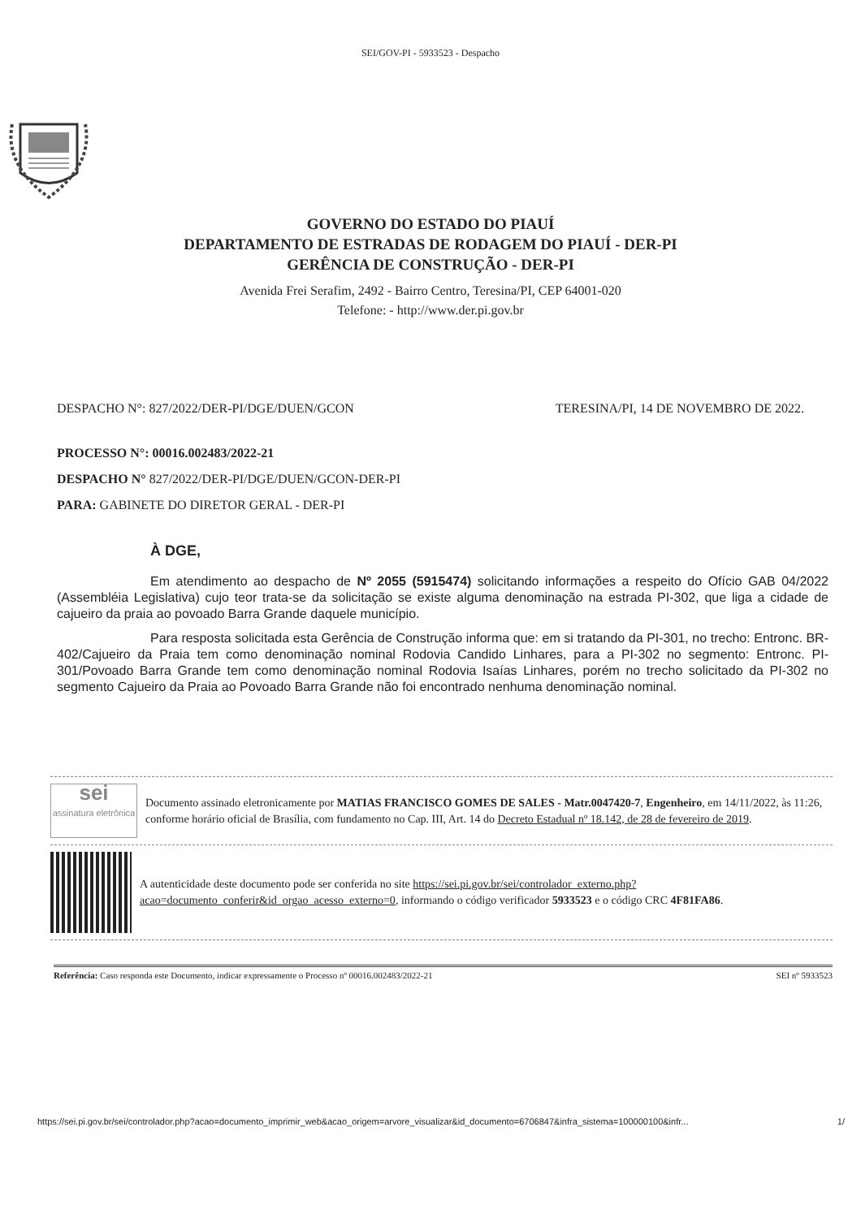SEI/GOV-PI - 5933523 - Despacho
GOVERNO DO ESTADO DO PIAUÍ
DEPARTAMENTO DE ESTRADAS DE RODAGEM DO PIAUÍ - DER-PI
GERÊNCIA DE CONSTRUÇÃO - DER-PI
Avenida Frei Serafim, 2492 - Bairro Centro, Teresina/PI, CEP 64001-020
Telefone: - http://www.der.pi.gov.br
DESPACHO N°: 827/2022/DER-PI/DGE/DUEN/GCON TERESINA/PI, 14 DE NOVEMBRO DE 2022.
PROCESSO N°: 00016.002483/2022-21
DESPACHO N° 827/2022/DER-PI/DGE/DUEN/GCON-DER-PI
PARA: GABINETE DO DIRETOR GERAL - DER-PI
À DGE,
Em atendimento ao despacho de Nº 2055 (5915474) solicitando informações a respeito do Ofício GAB 04/2022 (Assembléia Legislativa) cujo teor trata-se da solicitação se existe alguma denominação na estrada PI-302, que liga a cidade de cajueiro da praia ao povoado Barra Grande daquele município.
Para resposta solicitada esta Gerência de Construção informa que: em si tratando da PI-301, no trecho: Entronc. BR-402/Cajueiro da Praia tem como denominação nominal Rodovia Candido Linhares, para a PI-302 no segmento: Entronc. PI-301/Povoado Barra Grande tem como denominação nominal Rodovia Isaías Linhares, porém no trecho solicitado da PI-302 no segmento Cajueiro da Praia ao Povoado Barra Grande não foi encontrado nenhuma denominação nominal.
sei
assinatura eletrônica
Documento assinado eletronicamente por MATIAS FRANCISCO GOMES DE SALES - Matr.0047420-7, Engenheiro, em 14/11/2022, às 11:26, conforme horário oficial de Brasília, com fundamento no Cap. III, Art. 14 do Decreto Estadual nº 18.142, de 28 de fevereiro de 2019.
A autenticidade deste documento pode ser conferida no site https://sei.pi.gov.br/sei/controlador_externo.php?acao=documento_conferir&id_orgao_acesso_externo=0, informando o código verificador 5933523 e o código CRC 4F81FA86.
Referência: Caso responda este Documento, indicar expressamente o Processo nº 00016.002483/2022-21 SEI nº 5933523
https://sei.pi.gov.br/sei/controlador.php?acao=documento_imprimir_web&acao_origem=arvore_visualizar&id_documento=6706847&infra_sistema=100000100&infr... 1/